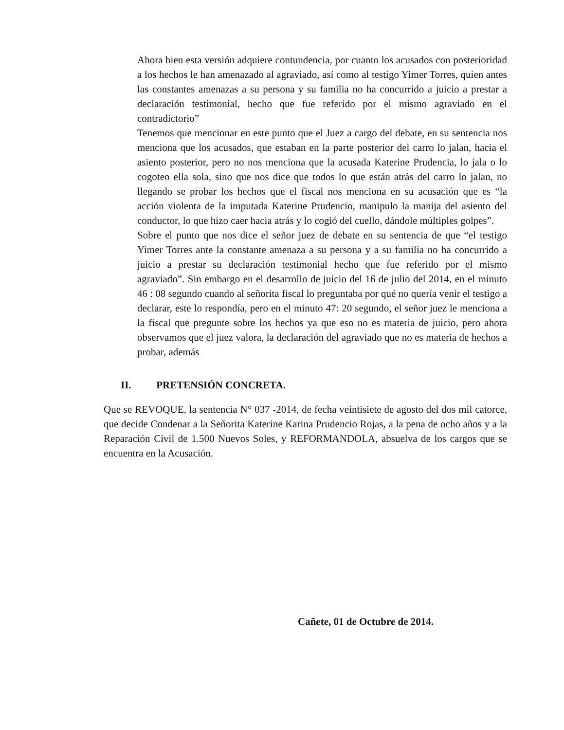Ahora bien esta versión adquiere contundencia, por cuanto los acusados con posterioridad a los hechos le han amenazado al agraviado, así como al testigo Yimer Torres, quien antes las constantes amenazas a su persona y su familia no ha concurrido a juicio a prestar a declaración testimonial, hecho que fue referido por el mismo agraviado en el contradictorio”
Tenemos que mencionar en este punto que el Juez a cargo del debate, en su sentencia nos menciona que los acusados, que estaban en la parte posterior del carro lo jalan, hacia el asiento posterior, pero no nos menciona que la acusada Katerine Prudencia, lo jala o lo cogoteo ella sola, sino que nos dice que todos lo que están atrás del carro lo jalan, no llegando se probar los hechos que el fiscal nos menciona en su acusación que es “la acción violenta de la imputada Katerine Prudencio, manipulo la manija del asiento del conductor, lo que hizo caer hacia atrás y lo cogió del cuello, dándole múltiples golpes”.
Sobre el punto que nos dice el señor juez de debate en su sentencia de que “el testigo Yimer Torres ante la constante amenaza a su persona y a su familia no ha concurrido a juicio a prestar su declaración testimonial hecho que fue referido por el mismo agraviado”. Sin embargo en el desarrollo de juicio del 16 de julio del 2014, en el minuto 46 : 08 segundo cuando al señorita fiscal lo preguntaba por qué no quería venir el testigo a declarar, este lo respondía, pero en el minuto 47: 20 segundo, el señor juez le menciona a la fiscal que pregunte sobre los hechos ya que eso no es materia de juicio, pero ahora observamos que el juez valora, la declaración del agraviado que no es materia de hechos a probar, además
II. PRETENSIÓN CONCRETA.
Que se REVOQUE, la sentencia N° 037 -2014, de fecha veintisiete de agosto del dos mil catorce, que decide Condenar a la Señorita Katerine Karina Prudencio Rojas, a la pena de ocho años y a la Reparación Civil de 1.500 Nuevos Soles, y REFORMANDOLA, absuelva de los cargos que se encuentra en la Acusación.
Cañete, 01 de Octubre de 2014.